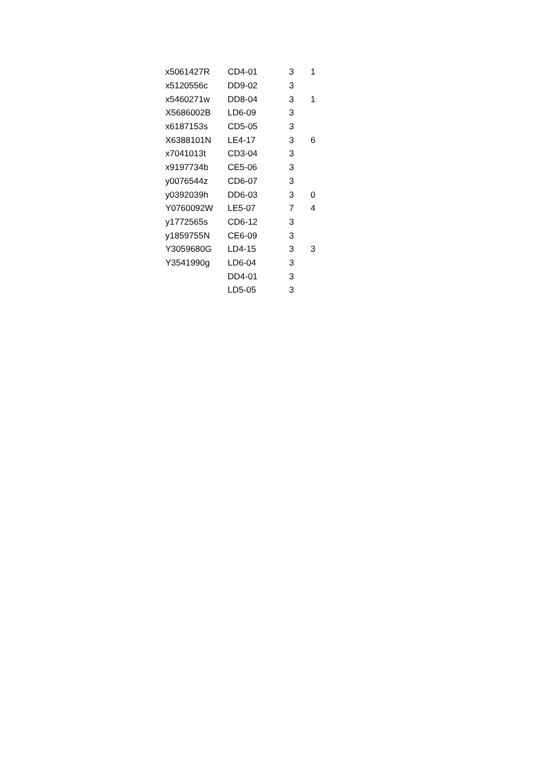| x5061427R | CD4-01 | 3 | 1 |
| x5120556c | DD9-02 | 3 | |
| x5460271w | DD8-04 | 3 | 1 |
| X5686002B | LD6-09 | 3 | |
| x6187153s | CD5-05 | 3 | |
| X6388101N | LE4-17 | 3 | 6 |
| x7041013t | CD3-04 | 3 | |
| x9197734b | CE5-06 | 3 | |
| y0076544z | CD6-07 | 3 | |
| y0392039h | DD6-03 | 3 | 0 |
| Y0760092W | LE5-07 | 7 | 4 |
| y1772565s | CD6-12 | 3 | |
| y1859755N | CE6-09 | 3 | |
| Y3059680G | LD4-15 | 3 | 3 |
| Y3541990g | LD6-04 | 3 | |
| | DD4-01 | 3 | |
| | LD5-05 | 3 | |